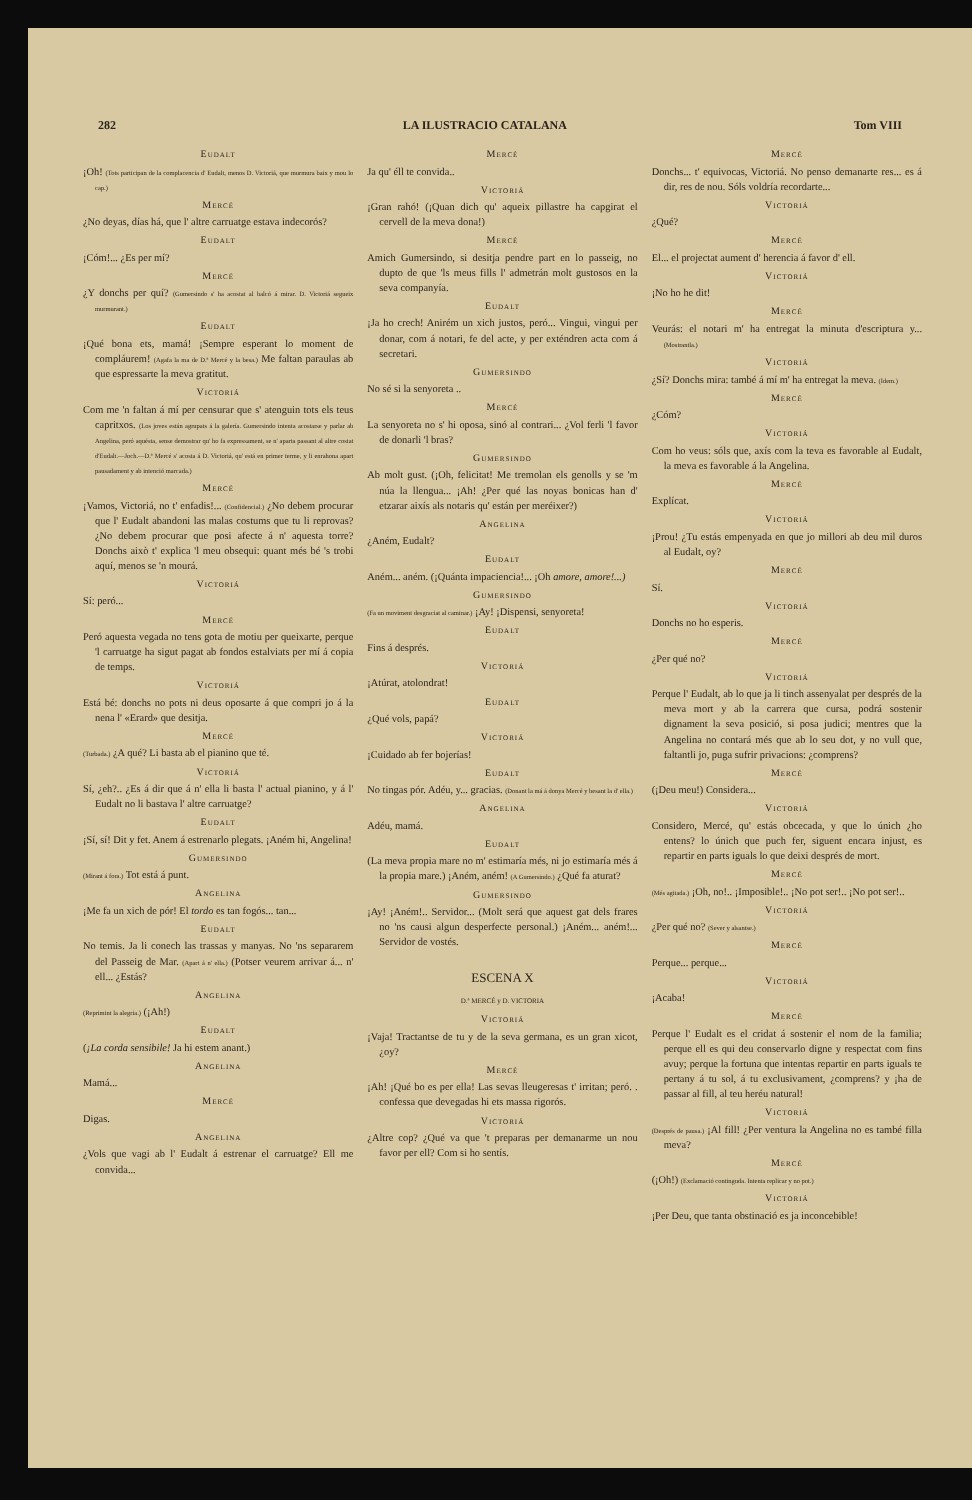282 LA ILUSTRACIO CATALANA Tom VIII
Eudalt
¡Oh! (Tots participan de la complacencia d' Eudalt, menos D. Victoriá, que murmura baix y mou lo cap.)
Mercé
¿No deyas, días há, que l' altre carruatge estava indecorós?
Eudalt
¡Cóm!... ¿Es per mí?
Mercé
¿Y donchs per quí? (Gumersindo s' ha acostat al balcó á mirar. D. Victoriá segueix murmurant.)
Eudalt
¡Qué bona ets, mamá! ¡Sempre esperant lo moment de compláurem! (Agafa la ma de D.ª Mercé y la besa.) Me faltan paraulas ab que espressarte la meva gratitut.
Victoriá
Com me 'n faltan á mí per censurar que s' atenguin tots els teus capritxos. (Los joves están agrupats á la galería. Gumersindo intenta acostarse y parlar ab Angelina, peró aquésta, sense demostrar qu' ho fa expressament, se n' aparta passant al altre costat d'Eudalt.—Joch.—D.ª Mercé s' acosta á D. Victoriá, qu' está en primer terme, y li enrahona apart pausadament y ab intenció marcada.)
Mercé
¡Vamos, Victoriá, no t' enfadis!... (Confidencial.) ¿No debem procurar que l' Eudalt abandoni las malas costums que tu li reprovas? ¿No debem procurar que posi afecte á n' aquesta torre? Donchs això t' explica 'l meu obsequi: quant més bé 's trobi aquí, menos se 'n mourá.
Victoriá
Sí: peró...
Mercé
Peró aquesta vegada no tens gota de motiu per queixarte, perque 'l carruatge ha sigut pagat ab fondos estalviats per mí á copia de temps.
Victoriá
Está bé: donchs no pots ni deus oposarte á que compri jo á la nena l' «Erard» que desitja.
Mercé
(Turbada.) ¿A qué? Li basta ab el pianino que té.
Victoriá
Sí, ¿eh?.. ¿Es á dir que á n' ella li basta l' actual pianino, y á l' Eudalt no li bastava l' altre carruatge?
Eudalt
¡Sí, sí! Dit y fet. Anem á estrenarlo plegats. ¡Aném hi, Angelina!
Gumersindo
(Mirant á fora.) Tot está á punt.
Angelina
¡Me fa un xich de pór! El tordo es tan fogós... tan...
Eudalt
No temis. Ja li conech las trassas y manyas. No 'ns separarem del Passeig de Mar. (Apart á n' ella.) (Potser veurem arrivar á... n' ell... ¿Estás?
Angelina
(Reprimint la alegria.) (¡Ah!)
Eudalt
(¡La corda sensibile! Ja hi estem anant.)
Angelina
Mamá...
Mercé
Digas.
Angelina
¿Vols que vagi ab l' Eudalt á estrenar el carruatge? Ell me convida...
Mercé
Ja qu' éll te convida..
Victoriá
¡Gran rahó! (¡Quan dich qu' aqueix pillastre ha capgirat el cervell de la meva dona!)
Mercé
Amich Gumersindo, si desitja pendre part en lo passeig, no dupto de que 'ls meus fills l' admetrán molt gustosos en la seva companyía.
Eudalt
¡Ja ho crech! Anirém un xich justos, peró... Vingui, vingui per donar, com á notari, fe del acte, y per exténdren acta com á secretari.
Gumersindo
No sé si la senyoreta ..
Mercé
La senyoreta no s' hi oposa, sinó al contrari... ¿Vol ferli 'l favor de donarli 'l bras?
Gumersindo
Ab molt gust. (¡Oh, felicitat! Me tremolan els genolls y se 'm núa la llengua... ¡Ah! ¿Per qué las noyas bonicas han d' etzarar aixís als notaris qu' están per meréixer?)
Angelina
¿Aném, Eudalt?
Eudalt
Aném... aném. (¡Quánta impaciencia!... ¡Oh amore, amore!...)
Gumersindo
(Fa un moviment desgraciat al caminar.) ¡Ay! ¡Dispensi, senyoreta!
Eudalt
Fins á després.
Victoriá
¡Atúrat, atolondrat!
Eudalt
¿Qué vols, papá?
Victoriá
¡Cuidado ab fer bojerías!
Eudalt
No tingas pór. Adéu, y... gracias. (Donant la má á donya Mercé y besant la d' ella.)
Angelina
Adéu, mamá.
Eudalt
(La meva propia mare no m' estimaría més, ni jo estimaría més á la propia mare.) ¡Aném, aném! (A Gumersindo.) ¿Qué fa aturat?
Gumersindo
¡Ay! ¡Aném!.. Servidor... (Molt será que aquest gat dels frares no 'ns causi algun desperfecte personal.) ¡Aném... aném!... Servidor de vostés.
ESCENA X
D.ª MERCÉ y D. VICTORIA
Victoriá
¡Vaja! Tractantse de tu y de la seva germana, es un gran xicot, ¿oy?
Mercé
¡Ah! ¡Qué bo es per ella! Las sevas lleugeresas t' irritan; peró. . confessa que devegadas hi ets massa rigorós.
Victoriá
¿Altre cop? ¿Qué va que 't preparas per demanarme un nou favor per ell? Com si ho sentís.
Mercé
Donchs... t' equivocas, Victoriá. No penso demanarte res... es á dir, res de nou. Sóls voldría recordarte...
Victoriá
¿Qué?
Mercé
El... el projectat aument d' herencia á favor d' ell.
Victoriá
¡No ho he dit!
Mercé
Veurás: el notari m' ha entregat la minuta d'escriptura y... (Mostrantla.)
Victoriá
¿Sí? Donchs mira: també á mí m' ha entregat la meva. (Idem.)
Mercé
¿Cóm?
Victoriá
Com ho veus: sóls que, axís com la teva es favorable al Eudalt, la meva es favorable á la Angelina.
Mercé
Explícat.
Victoriá
¡Prou! ¿Tu estás empenyada en que jo millori ab deu mil duros al Eudalt, oy?
Mercé
Sí.
Victoriá
Donchs no ho esperis.
Mercé
¿Per qué no?
Victoriá
Perque l' Eudalt, ab lo que ja li tinch assenyalat per després de la meva mort y ab la carrera que cursa, podrá sostenir dignament la seva posició, si posa judici; mentres que la Angelina no contará més que ab lo seu dot, y no vull que, faltantli jo, puga sufrir privacions: ¿comprens?
Mercé
(¡Deu meu!) Considera...
Victoriá
Considero, Mercé, qu' estás obcecada, y que lo únich ¿ho entens? lo únich que puch fer, siguent encara injust, es repartir en parts iguals lo que deixi després de mort.
Mercé
(Més agitada.) ¡Oh, no!.. ¡Imposible!.. ¡No pot ser!.. ¡No pot ser!..
Victoriá
¿Per qué no? (Sever y alsantse.)
Mercé
Perque... perque...
Victoriá
¡Acaba!
Mercé
Perque l' Eudalt es el cridat á sostenir el nom de la familia; perque ell es qui deu conservarlo digne y respectat com fins avuy; perque la fortuna que intentas repartir en parts iguals te pertany á tu sol, á tu exclusivament, ¿comprens? y ¡ha de passar al fill, al teu heréu natural!
Victoriá
(Després de pausa.) ¡Al fill! ¿Per ventura la Angelina no es també filla meva?
Mercé
(¡Oh!) (Exclamació continguda. Intenta replicar y no pot.)
Victoriá
¡Per Deu, que tanta obstinació es ja inconcebible!